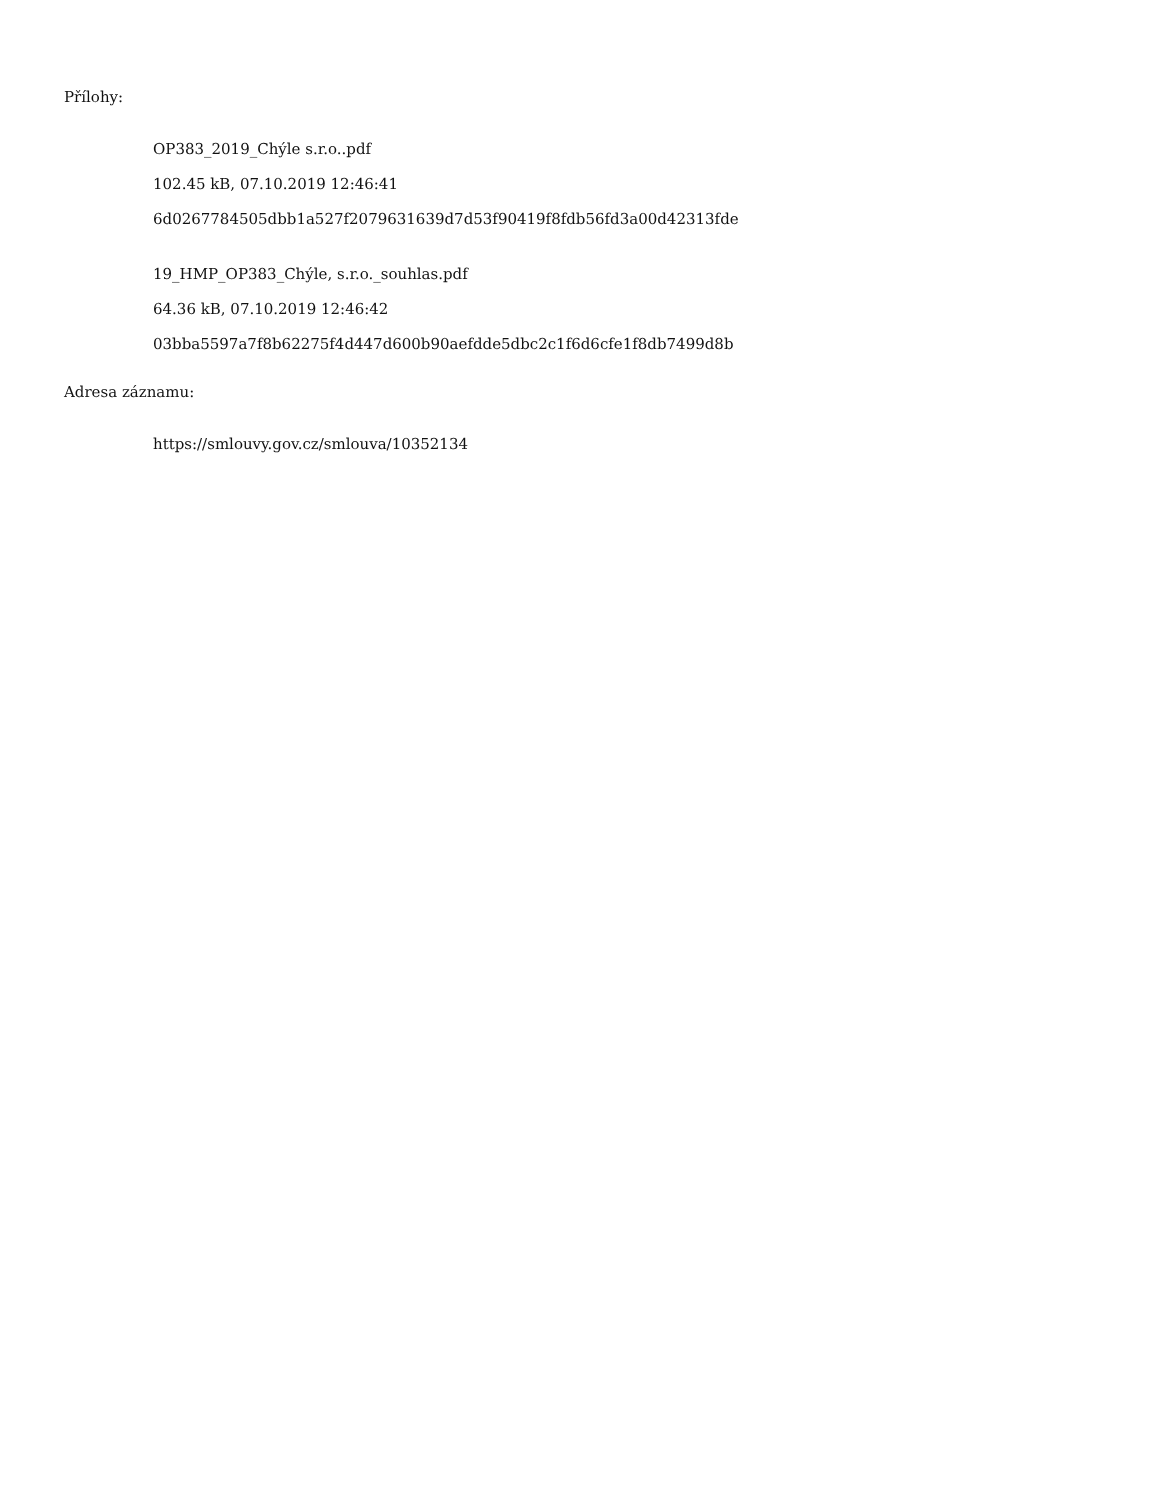Přílohy:
OP383_2019_Chýle s.r.o..pdf
102.45 kB, 07.10.2019 12:46:41
6d0267784505dbb1a527f2079631639d7d53f90419f8fdb56fd3a00d42313fde
19_HMP_OP383_Chýle, s.r.o._souhlas.pdf
64.36 kB, 07.10.2019 12:46:42
03bba5597a7f8b62275f4d447d600b90aefdde5dbc2c1f6d6cfe1f8db7499d8b
Adresa záznamu:
https://smlouvy.gov.cz/smlouva/10352134